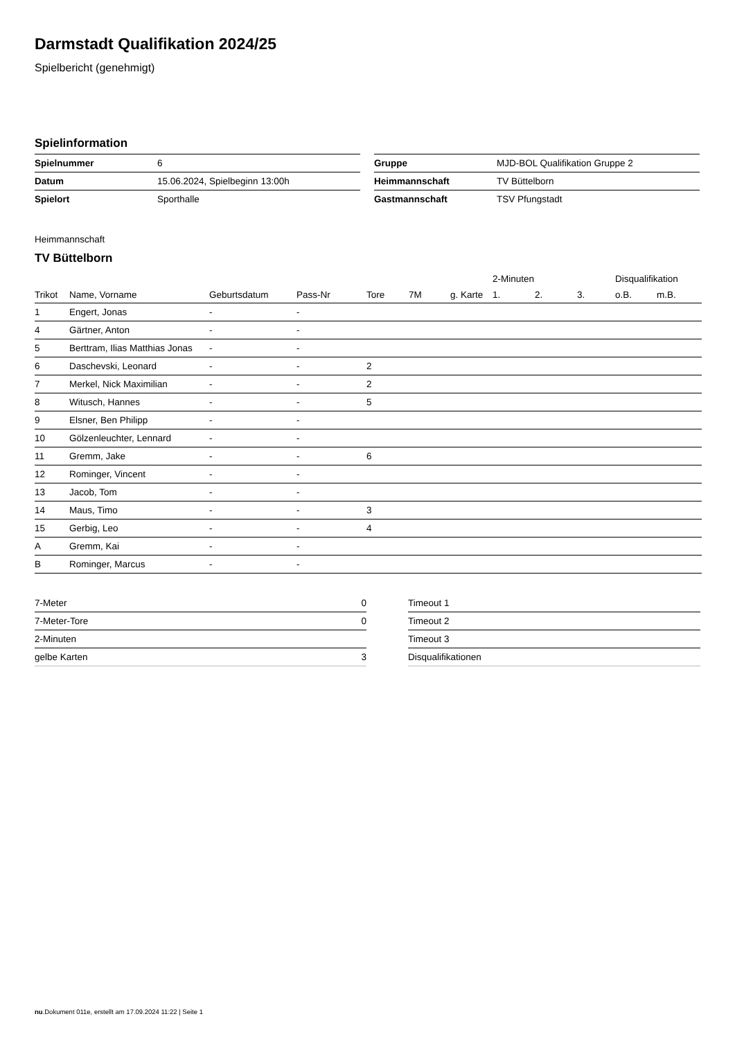Darmstadt Qualifikation 2024/25
Spielbericht (genehmigt)
Spielinformation
| Spielnummer | 6 |
| Datum | 15.06.2024, Spielbeginn 13:00h |
| Spielort | Sporthalle |
| Gruppe | MJD-BOL Qualifikation Gruppe 2 |
| Heimmannschaft | TV Büttelborn |
| Gastmannschaft | TSV Pfungstadt |
Heimmannschaft
TV Büttelborn
| | | | | | | | 2-Minuten | | | Disqualifikation | |
| --- | --- | --- | --- | --- | --- | --- | --- | --- | --- | --- | --- |
| Trikot | Name, Vorname | Geburtsdatum | Pass-Nr | Tore | 7M | g. Karte | 1. | 2. | 3. | o.B. | m.B. |
| 1 | Engert, Jonas | - | - | | | | | | | | |
| 4 | Gärtner, Anton | - | - | | | | | | | | |
| 5 | Berttram, Ilias Matthias Jonas | - | - | | | | | | | | |
| 6 | Daschevski, Leonard | - | - | 2 | | | | | | | |
| 7 | Merkel, Nick Maximilian | - | - | 2 | | | | | | | |
| 8 | Witusch, Hannes | - | - | 5 | | | | | | | |
| 9 | Elsner, Ben Philipp | - | - | | | | | | | | |
| 10 | Gölzenleuchter, Lennard | - | - | | | | | | | | |
| 11 | Gremm, Jake | - | - | 6 | | | | | | | |
| 12 | Rominger, Vincent | - | - | | | | | | | | |
| 13 | Jacob, Tom | - | - | | | | | | | | |
| 14 | Maus, Timo | - | - | 3 | | | | | | | |
| 15 | Gerbig, Leo | - | - | 4 | | | | | | | |
| A | Gremm, Kai | - | - | | | | | | | | |
| B | Rominger, Marcus | - | - | | | | | | | | |
| 7-Meter | 0 |
| 7-Meter-Tore | 0 |
| 2-Minuten | |
| gelbe Karten | 3 |
| Timeout 1 |
| Timeout 2 |
| Timeout 3 |
| Disqualifikationen |
nu.Dokument 011e, erstellt am 17.09.2024 11:22 | Seite 1